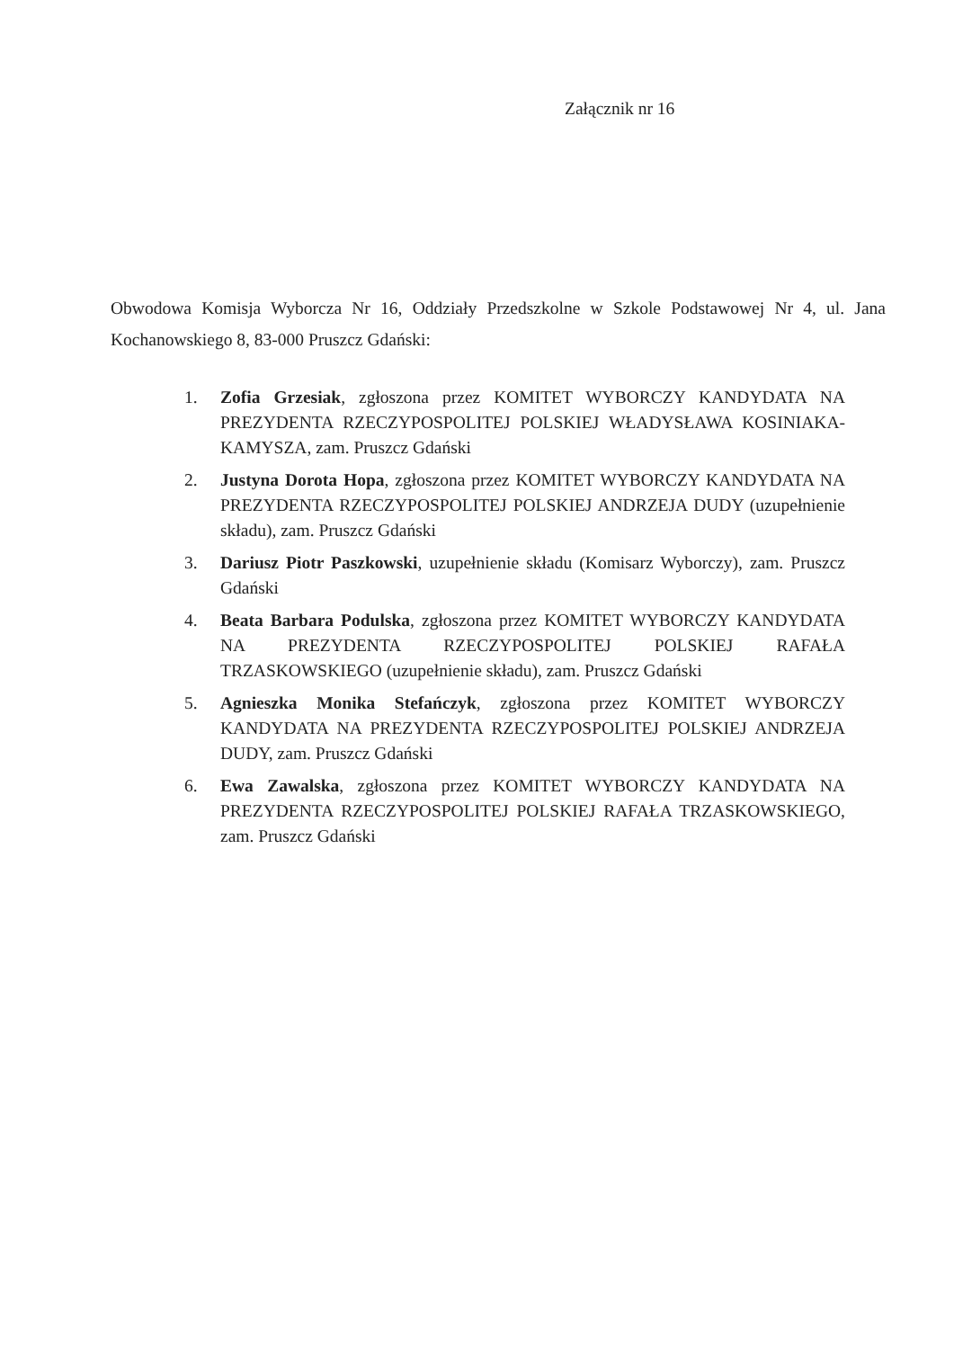Załącznik nr 16
Obwodowa Komisja Wyborcza Nr 16, Oddziały Przedszkolne w Szkole Podstawowej Nr 4, ul. Jana Kochanowskiego 8, 83-000 Pruszcz Gdański:
1. Zofia Grzesiak, zgłoszona przez KOMITET WYBORCZY KANDYDATA NA PREZYDENTA RZECZYPOSPOLITEJ POLSKIEJ WŁADYSŁAWA KOSINIAKA-KAMYSZA, zam. Pruszcz Gdański
2. Justyna Dorota Hopa, zgłoszona przez KOMITET WYBORCZY KANDYDATA NA PREZYDENTA RZECZYPOSPOLITEJ POLSKIEJ ANDRZEJA DUDY (uzupełnienie składu), zam. Pruszcz Gdański
3. Dariusz Piotr Paszkowski, uzupełnienie składu (Komisarz Wyborczy), zam. Pruszcz Gdański
4. Beata Barbara Podulska, zgłoszona przez KOMITET WYBORCZY KANDYDATA NA PREZYDENTA RZECZYPOSPOLITEJ POLSKIEJ RAFAŁA TRZASKOWSKIEGO (uzupełnienie składu), zam. Pruszcz Gdański
5. Agnieszka Monika Stefańczyk, zgłoszona przez KOMITET WYBORCZY KANDYDATA NA PREZYDENTA RZECZYPOSPOLITEJ POLSKIEJ ANDRZEJA DUDY, zam. Pruszcz Gdański
6. Ewa Zawalska, zgłoszona przez KOMITET WYBORCZY KANDYDATA NA PREZYDENTA RZECZYPOSPOLITEJ POLSKIEJ RAFAŁA TRZASKOWSKIEGO, zam. Pruszcz Gdański